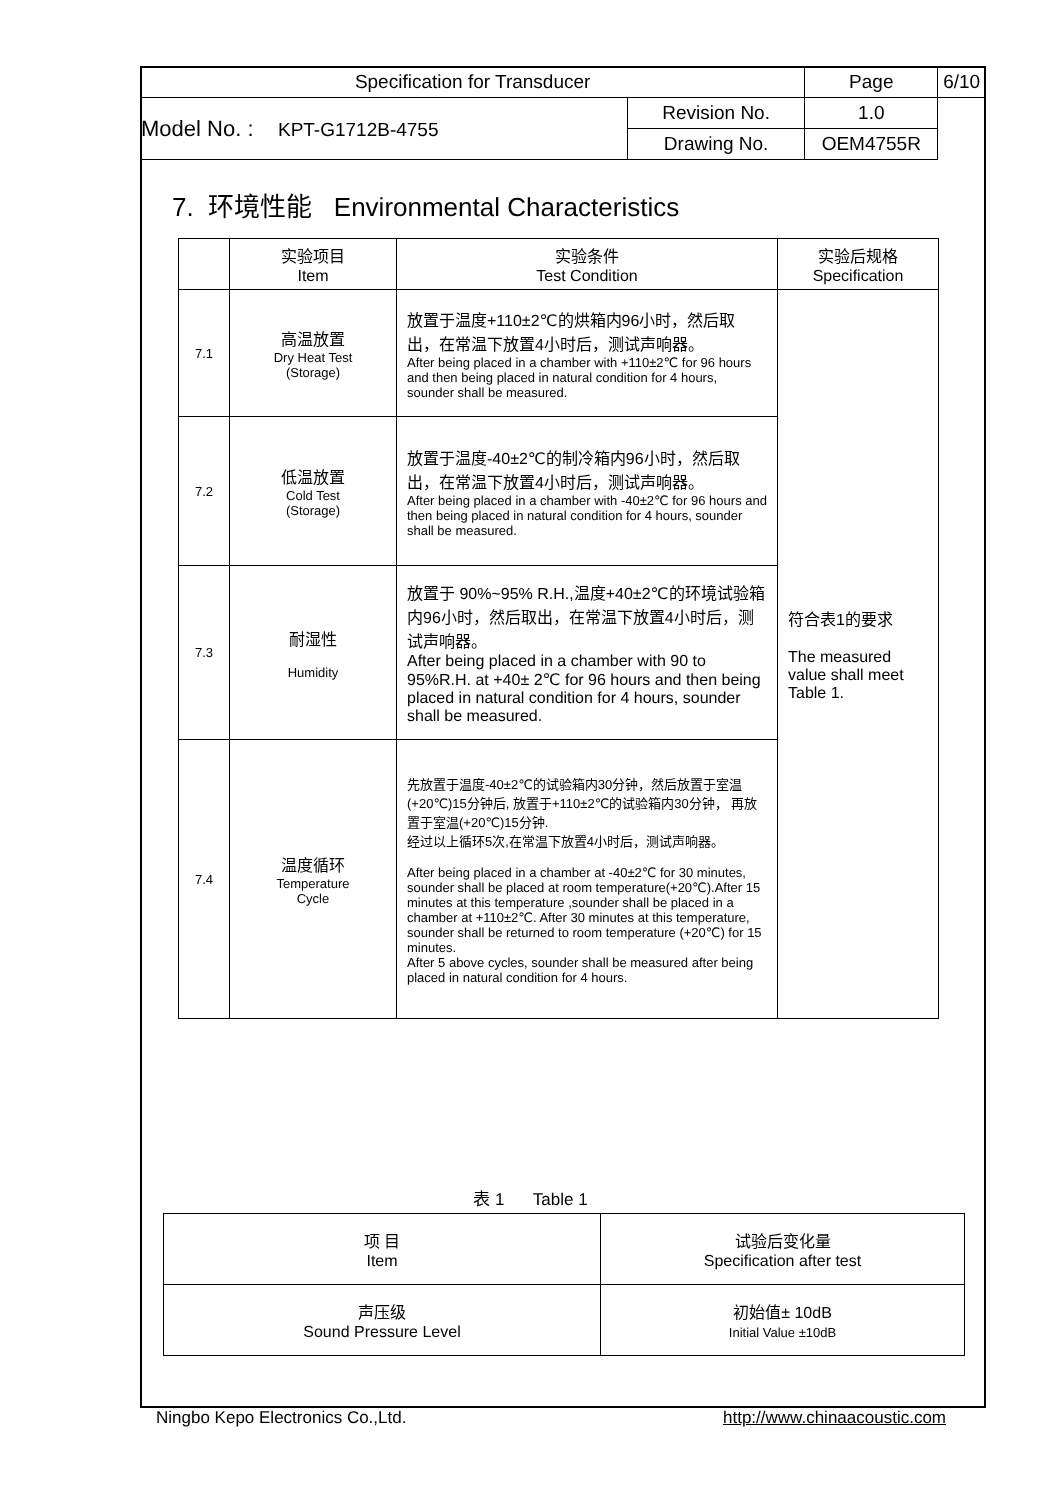| Specification for Transducer | | Page | 6/10 |
| Model No. : KPT-G1712B-4755 | | Revision No. | 1.0 |
| | Drawing No. | OEM4755R | |
7. 环境性能 Environmental Characteristics
| | 实验项目 Item | 实验条件 Test Condition | 实验后规格 Specification |
| 7.1 | 高温放置 Dry Heat Test (Storage) | 放置于温度+110±2℃的烘箱内96小时，然后取出，在常温下放置4小时后，测试声响器。 After being placed in a chamber with +110±2℃ for 96 hours and then being placed in natural condition for 4 hours, sounder shall be measured. | 符合表1的要求 The measured value shall meet Table 1. |
| 7.2 | 低温放置 Cold Test (Storage) | 放置于温度-40±2℃的制冷箱内96小时，然后取出，在常温下放置4小时后，测试声响器。 After being placed in a chamber with -40±2℃ for 96 hours and then being placed in natural condition for 4 hours, sounder shall be measured. | |
| 7.3 | 耐湿性 Humidity | 放置于 90%~95% R.H.,温度+40±2℃的环境试验箱内96小时，然后取出，在常温下放置4小时后，测试声响器。 After being placed in a chamber with 90 to 95%R.H. at +40± 2℃ for 96 hours and then being placed in natural condition for 4 hours, sounder shall be measured. | |
| 7.4 | 温度循环 Temperature Cycle | 先放置于温度-40±2℃的试验箱内30分钟，然后放置于室温(+20℃)15分钟后, 放置于+110±2℃的试验箱内30分钟， 再放置于室温(+20℃)15分钟. 经过以上循环5次,在常温下放置4小时后，测试声响器。 After being placed in a chamber at -40±2℃ for 30 minutes, sounder shall be placed at room temperature(+20℃).After 15 minutes at this temperature ,sounder shall be placed in a chamber at +110±2℃. After 30 minutes at this temperature, sounder shall be returned to room temperature (+20℃) for 15 minutes. After 5 above cycles, sounder shall be measured after being placed in natural condition for 4 hours. | |
表 1 Table 1
| 项 目 Item | 试验后变化量 Specification after test |
| 声压级 Sound Pressure Level | 初始值± 10dB Initial Value ±10dB |
Ningbo Kepo Electronics Co.,Ltd. http://www.chinaacoustic.com